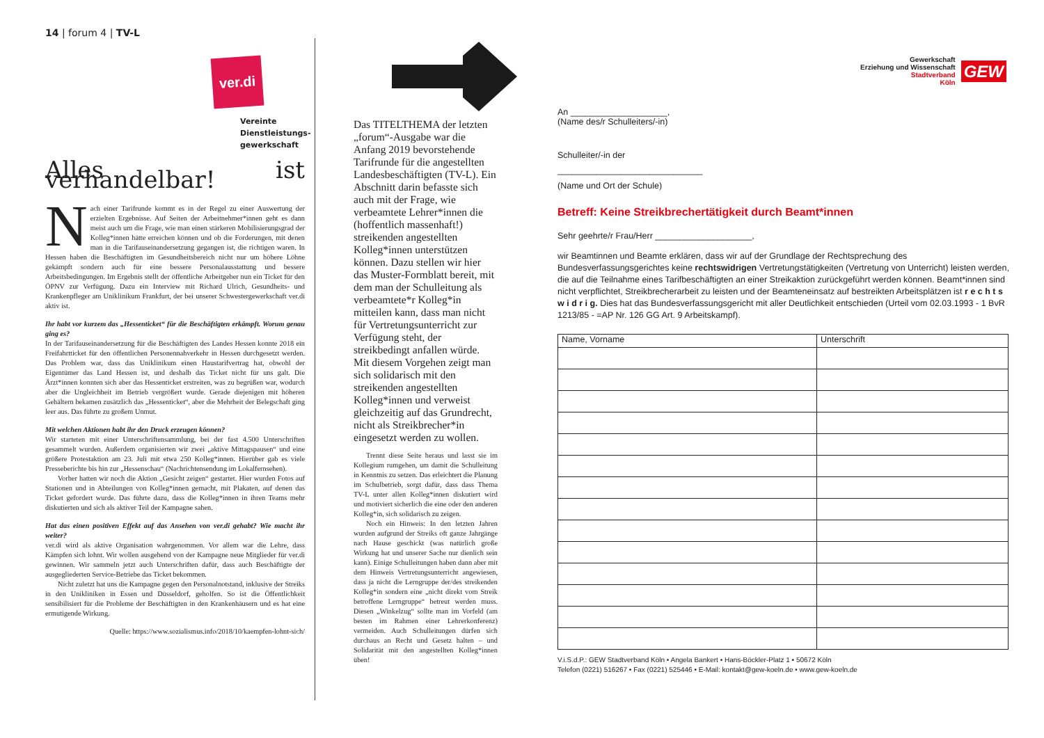14 | forum 4 | TV-L
ver.di
Vereinte
Dienstleistungs-
gewerkschaft
Alles ist verhandelbar!
Nach einer Tarifrunde kommt es in der Regel zu einer Auswertung der erzielten Ergebnisse. Auf Seiten der Arbeitnehmer*innen geht es dann meist auch um die Frage, wie man einen stärkeren Mobilisierungsgrad der Kolleg*innen hätte erreichen können und ob die Forderungen, mit denen man in die Tarifauseinandersetzung gegangen ist, die richtigen waren. In Hessen haben die Beschäftigten im Gesundheitsbereich nicht nur um höhere Löhne gekämpft sondern auch für eine bessere Personalausstattung und bessere Arbeitsbedingungen. Im Ergebnis stellt der öffentliche Arbeitgeber nun ein Ticket für den ÖPNV zur Verfügung. Dazu ein Interview mit Richard Ulrich, Gesundheits- und Krankenpfleger am Uniklinikum Frankfurt, der bei unserer Schwestergewerkschaft ver.di aktiv ist.
Ihr habt vor kurzem das „Hessenticket“ für die Beschäftigten erkämpft. Worum genau ging es?
In der Tarifauseinandersetzung für die Beschäftigten des Landes Hessen konnte 2018 ein Freifahrtticket für den öffentlichen Personennahverkehr in Hessen durchgesetzt werden. Das Problem war, dass das Uniklinikum einen Haustarifvertrag hat, obwohl der Eigentümer das Land Hessen ist, und deshalb das Ticket nicht für uns galt. Die Ärzt*innen konnten sich aber das Hessenticket erstreiten, was zu begrüßen war, wodurch aber die Ungleichheit im Betrieb vergrößert wurde. Gerade diejenigen mit höheren Gehältern bekamen zusätzlich das „Hessenticket“, aber die Mehrheit der Belegschaft ging leer aus. Das führte zu großem Unmut.
Mit welchen Aktionen habt ihr den Druck erzeugen können?
Wir starteten mit einer Unterschriftensammlung, bei der fast 4.500 Unterschriften gesammelt wurden. Außerdem organisierten wir zwei „aktive Mittagspausen“ und eine größere Protestaktion am 23. Juli mit etwa 250 Kolleg*innen. Hierüber gab es viele Presseberichte bis hin zur „Hessenschau“ (Nachrichtensendung im Lokalfernsehen).
Vorher hatten wir noch die Aktion „Gesicht zeigen“ gestartet. Hier wurden Fotos auf Stationen und in Abteilungen von Kolleg*innen gemacht, mit Plakaten, auf denen das Ticket gefordert wurde. Das führte dazu, dass die Kolleg*innen in ihren Teams mehr diskutierten und sich als aktiver Teil der Kampagne sahen.
Hat das einen positiven Effekt auf das Ansehen von ver.di gehabt? Wie macht ihr weiter?
ver.di wird als aktive Organisation wahrgenommen. Vor allem war die Lehre, dass Kämpfen sich lohnt. Wir wollen ausgehend von der Kampagne neue Mitglieder für ver.di gewinnen. Wir sammeln jetzt auch Unterschriften dafür, dass auch Beschäftigte der ausgegliederten Service-Betriebe das Ticket bekommen.
Nicht zuletzt hat uns die Kampagne gegen den Personalnotstand, inklusive der Streiks in den Unikliniken in Essen und Düsseldorf, geholfen. So ist die Öffentlichkeit sensibilisiert für die Probleme der Beschäftigten in den Krankenhäusern und es hat eine ermutigende Wirkung.
Quelle: https://www.sozialismus.info/2018/10/kaempfen-lohnt-sich/
Das TITELTHEMA der letzten „forum“-Ausgabe war die Anfang 2019 bevorstehende Tarifrunde für die angestellten Landesbeschäftigten (TV-L). Ein Abschnitt darin befasste sich auch mit der Frage, wie verbeamtete Lehrer*innen die (hoffentlich massenhaft!) streikenden angestellten Kolleg*innen unterstützen können. Dazu stellen wir hier das Muster-Formblatt bereit, mit dem man der Schulleitung als verbeamtete*r Kolleg*in mitteilen kann, dass man nicht für Vertretungsunterricht zur Verfügung steht, der streikbedingt anfallen würde. Mit diesem Vorgehen zeigt man sich solidarisch mit den streikenden angestellten Kolleg*innen und verweist gleichzeitig auf das Grundrecht, nicht als Streikbrecher*in eingesetzt werden zu wollen.
Trennt diese Seite heraus und lasst sie im Kollegium rumgehen, um damit die Schulleitung in Kenntnis zu setzen. Das erleichtert die Planung im Schulbetrieb, sorgt dafür, dass dass Thema TV-L unter allen Kolleg*innen diskutiert wird und motiviert sicherlich die eine oder den anderen Kolleg*in, sich solidarisch zu zeigen.
Noch ein Hinweis: In den letzten Jahren wurden aufgrund der Streiks oft ganze Jahrgänge nach Hause geschickt (was natürlich große Wirkung hat und unserer Sache nur dienlich sein kann). Einige Schulleitungen haben dann aber mit dem Hinweis Vertretungsunterricht angewiesen, dass ja nicht die Lerngruppe der/des streikenden Kolleg*in sondern eine „nicht direkt vom Streik betroffene Lerngruppe“ betreut werden muss. Diesen „Winkelzug“ sollte man im Vorfeld (am besten im Rahmen einer Lehrerkonferenz) vermeiden. Auch Schulleitungen dürfen sich durchaus an Recht und Gesetz halten – und Solidarität mit den angestellten Kolleg*innen üben!
Gewerkschaft
Erziehung und Wissenschaft
Stadtverband
Köln
GEW
An ____________________,
(Name des/r Schulleiters/-in)
Schulleiter/-in der
______________________________
(Name und Ort der Schule)
Betreff: Keine Streikbrechertätigkeit durch Beamt*innen
Sehr geehrte/r Frau/Herr ____________________,
wir Beamtinnen und Beamte erklären, dass wir auf der Grundlage der Rechtsprechung des Bundesverfassungsgerichtes keine rechtswidrigen Vertretungstätigkeiten (Vertretung von Unterricht) leisten werden, die auf die Teilnahme eines Tarifbeschäftigten an einer Streikaktion zurückgeführt werden können. Beamt*innen sind nicht verpflichtet, Streikbrecherarbeit zu leisten und der Beamteneinsatz auf bestreikten Arbeitsplätzen ist r e c h t s w i d r i g. Dies hat das Bundesverfassungsgericht mit aller Deutlichkeit entschieden (Urteil vom 02.03.1993 - 1 BvR 1213/85 - =AP Nr. 126 GG Art. 9 Arbeitskampf).
| Name, Vorname | Unterschrift |
V.i.S.d.P.: GEW Stadtverband Köln • Angela Bankert • Hans-Böckler-Platz 1 • 50672 Köln
Telefon (0221) 516267 • Fax (0221) 525446 • E-Mail: kontakt@gew-koeln.de • www.gew-koeln.de